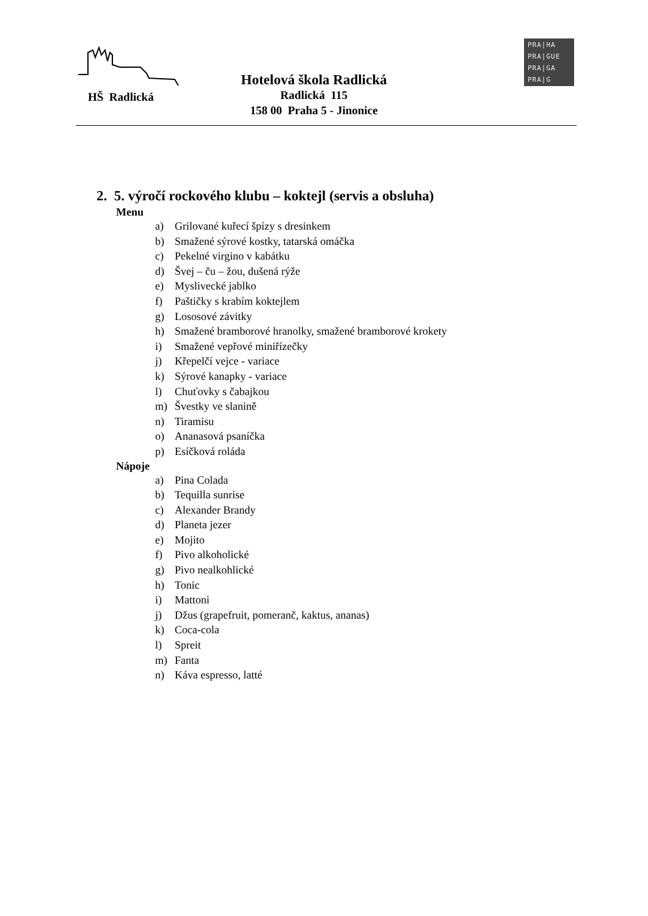HŠ Radlická
Hotelová škola Radlická
Radlická 115
158 00 Praha 5 - Jinonice
PRA|HA
PRA|GUE
PRA|GA
PRA|G
2. 5. výročí rockového klubu – koktejl (servis a obsluha)
Menu
a) Grilované kuřecí špízy s dresinkem
b) Smažené sýrové kostky, tatarská omáčka
c) Pekelné virgino v kabátku
d) Švej – ču – žou, dušená rýže
e) Myslivecké jablko
f) Paštičky s krabím koktejlem
g) Lososové závitky
h) Smažené bramborové hranolky, smažené bramborové krokety
i) Smažené vepřové miniřízečky
j) Křepelčí vejce - variace
k) Sýrové kanapky - variace
l) Chuťovky s čabajkou
m) Švestky ve slanině
n) Tiramisu
o) Ananasová psaníčka
p) Esíčková roláda
Nápoje
a) Pina Colada
b) Tequilla sunrise
c) Alexander Brandy
d) Planeta jezer
e) Mojito
f) Pivo alkoholické
g) Pivo nealkohlické
h) Tonic
i) Mattoni
j) Džus (grapefruit, pomeranč, kaktus, ananas)
k) Coca-cola
l) Spreit
m) Fanta
n) Káva espresso, latté